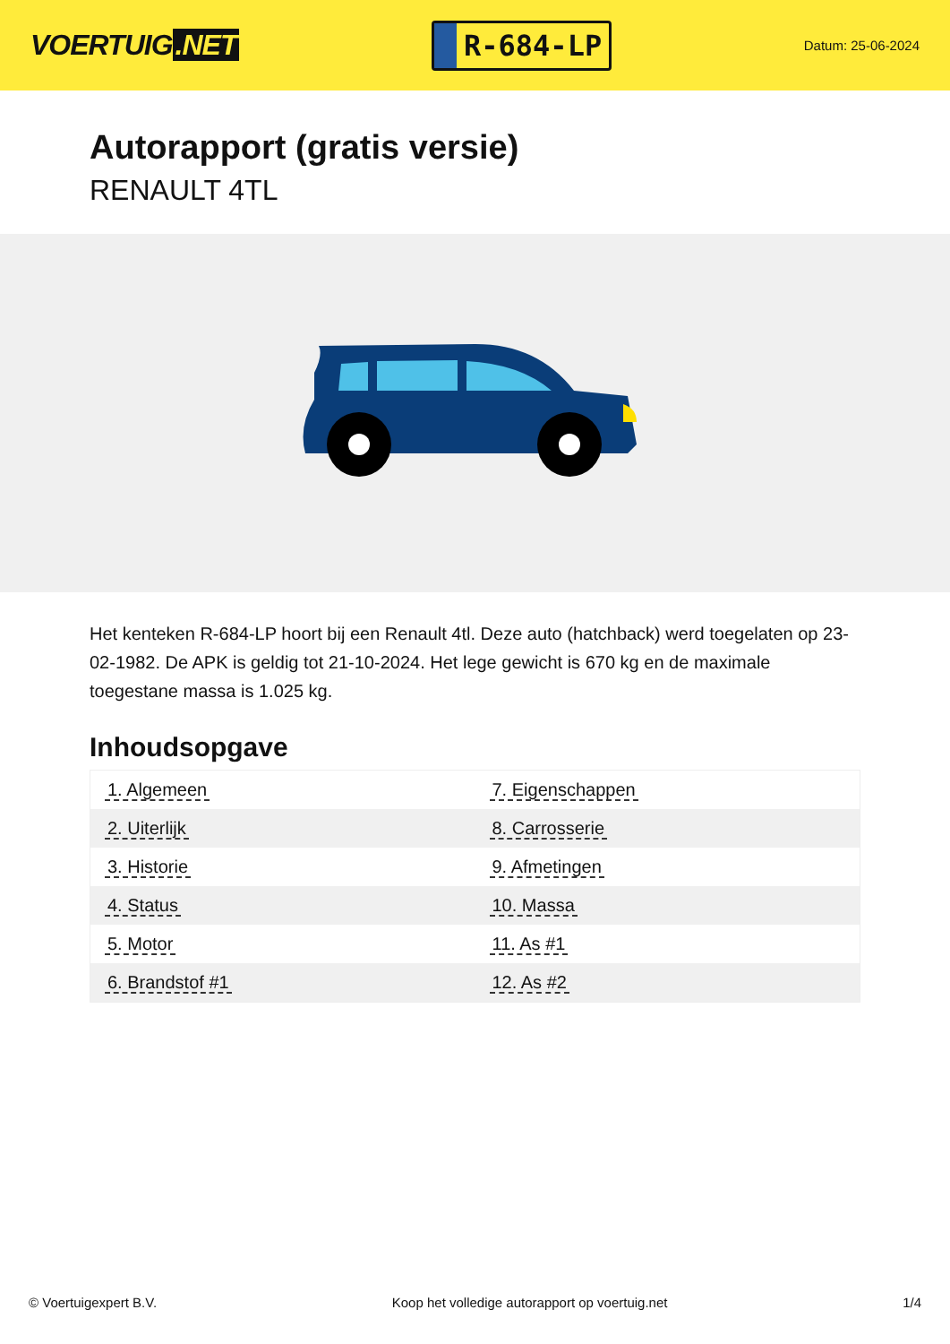VOERTUIG.NET
R-684-LP
Datum: 25-06-2024
Autorapport (gratis versie)
RENAULT 4TL
Het kenteken R-684-LP hoort bij een Renault 4tl. Deze auto (hatchback) werd toegelaten op 23-02-1982. De APK is geldig tot 21-10-2024. Het lege gewicht is 670 kg en de maximale toegestane massa is 1.025 kg.
Inhoudsopgave
| 1. Algemeen | 7. Eigenschappen |
| 2. Uiterlijk | 8. Carrosserie |
| 3. Historie | 9. Afmetingen |
| 4. Status | 10. Massa |
| 5. Motor | 11. As #1 |
| 6. Brandstof #1 | 12. As #2 |
© Voertuigexpert B.V. Koop het volledige autorapport op voertuig.net 1/4